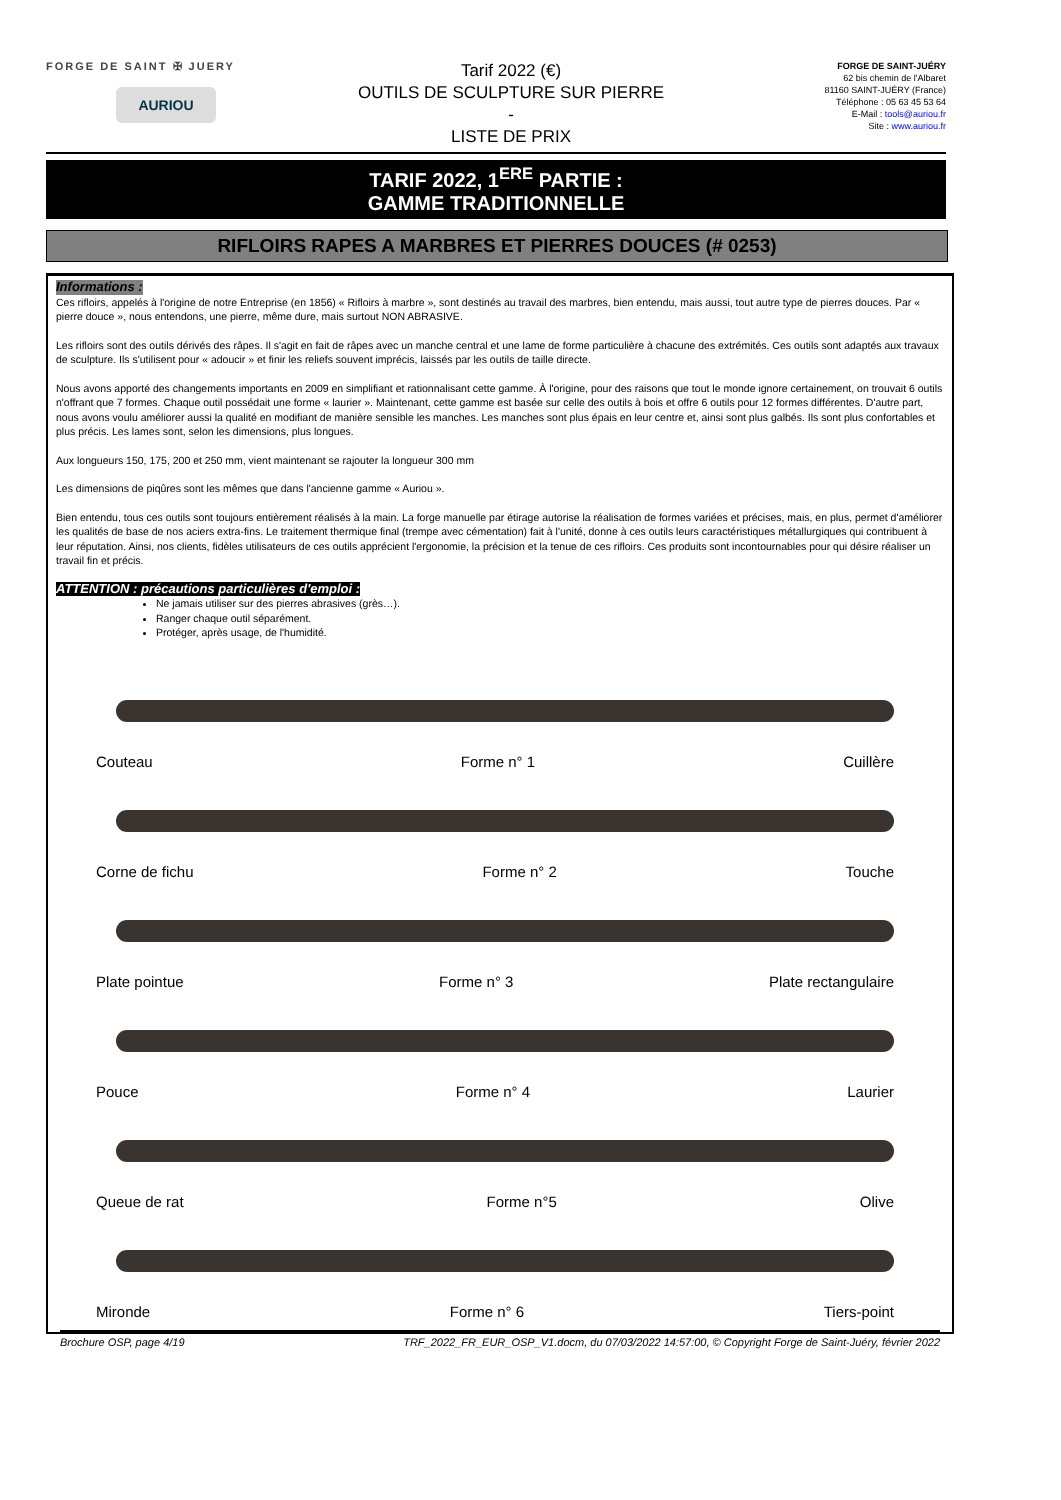FORGE DE SAINT ✠ JUERY
AURIOU
Tarif 2022 (€)
OUTILS DE SCULPTURE SUR PIERRE
-
LISTE DE PRIX
FORGE DE SAINT-JUÉRY
62 bis chemin de l'Albaret
81160 SAINT-JUÉRY (France)
Téléphone : 05 63 45 53 64
E-Mail : tools@auriou.fr
Site : www.auriou.fr
TARIF 2022, 1<sup>ERE</sup> PARTIE :
GAMME TRADITIONNELLE
RIFLOIRS RAPES A MARBRES ET PIERRES DOUCES (# 0253)
Informations :
Ces rifloirs, appelés à l'origine de notre Entreprise (en 1856) « Rifloirs à marbre », sont destinés au travail des marbres, bien entendu, mais aussi, tout autre type de pierres douces. Par « pierre douce », nous entendons, une pierre, même dure, mais surtout NON ABRASIVE.
Les rifloirs sont des outils dérivés des râpes. Il s'agit en fait de râpes avec un manche central et une lame de forme particulière à chacune des extrémités. Ces outils sont adaptés aux travaux de sculpture. Ils s'utilisent pour « adoucir » et finir les reliefs souvent imprécis, laissés par les outils de taille directe.
Nous avons apporté des changements importants en 2009 en simplifiant et rationnalisant cette gamme. À l'origine, pour des raisons que tout le monde ignore certainement, on trouvait 6 outils n'offrant que 7 formes. Chaque outil possédait une forme « laurier ». Maintenant, cette gamme est basée sur celle des outils à bois et offre 6 outils pour 12 formes différentes. D'autre part, nous avons voulu améliorer aussi la qualité en modifiant de manière sensible les manches. Les manches sont plus épais en leur centre et, ainsi sont plus galbés. Ils sont plus confortables et plus précis. Les lames sont, selon les dimensions, plus longues.
Aux longueurs 150, 175, 200 et 250 mm, vient maintenant se rajouter la longueur 300 mm
Les dimensions de piqûres sont les mêmes que dans l'ancienne gamme « Auriou ».
Bien entendu, tous ces outils sont toujours entièrement réalisés à la main. La forge manuelle par étirage autorise la réalisation de formes variées et précises, mais, en plus, permet d'améliorer les qualités de base de nos aciers extra-fins. Le traitement thermique final (trempe avec cémentation) fait à l'unité, donne à ces outils leurs caractéristiques métallurgiques qui contribuent à leur réputation. Ainsi, nos clients, fidèles utilisateurs de ces outils apprécient l'ergonomie, la précision et la tenue de ces rifloirs. Ces produits sont incontournables pour qui désire réaliser un travail fin et précis.
ATTENTION : précautions particulières d'emploi :
Ne jamais utiliser sur des pierres abrasives (grès…).
Ranger chaque outil séparément.
Protéger, après usage, de l'humidité.
Couteau Forme n° 1 Cuillère
Corne de fichu Forme n° 2 Touche
Plate pointue Forme n° 3 Plate rectangulaire
Pouce Forme n° 4 Laurier
Queue de rat Forme n°5 Olive
Mironde Forme n° 6 Tiers-point
Brochure OSP, page 4/19 TRF_2022_FR_EUR_OSP_V1.docm, du 07/03/2022 14:57:00, © Copyright Forge de Saint-Juéry, février 2022